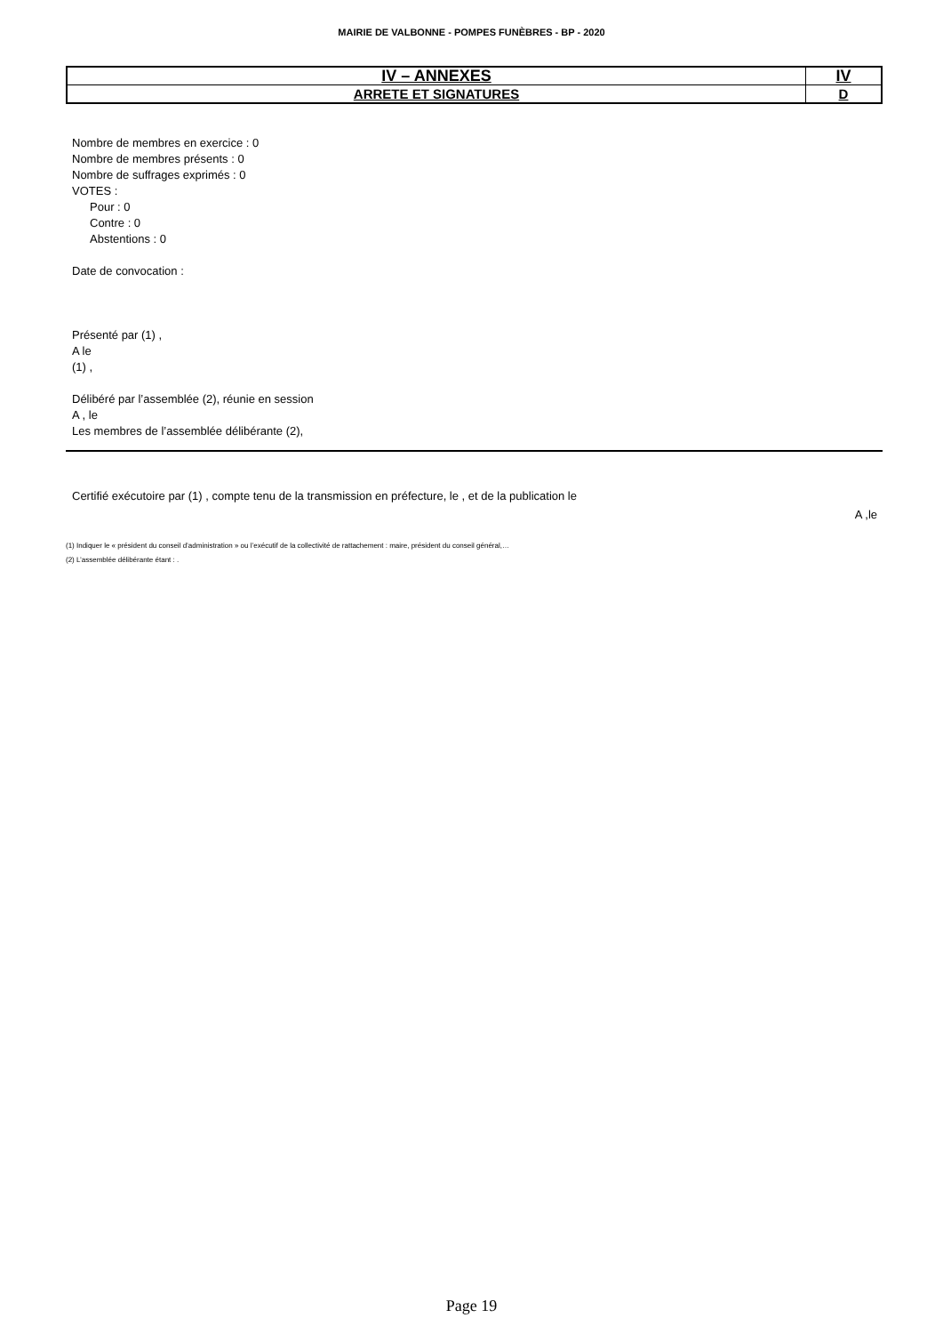MAIRIE DE VALBONNE - POMPES FUNÈBRES - BP - 2020
| IV – ANNEXES | IV |
| ARRETE ET SIGNATURES | D |
Nombre de membres en exercice : 0
Nombre de membres présents : 0
Nombre de suffrages exprimés : 0
VOTES :
Pour : 0
Contre : 0
Abstentions : 0
Date de convocation :
Présenté par (1) ,
A le
(1) ,
Délibéré par l’assemblée (2), réunie en session
A , le
Les membres de l’assemblée délibérante (2),
Certifié exécutoire par (1) , compte tenu de la transmission en préfecture, le , et de la publication le
A ,le
(1) Indiquer le « président du conseil d’administration » ou l’exécutif de la collectivité de rattachement : maire, président du conseil général,…
(2) L’assemblée délibérante étant : .
Page 19